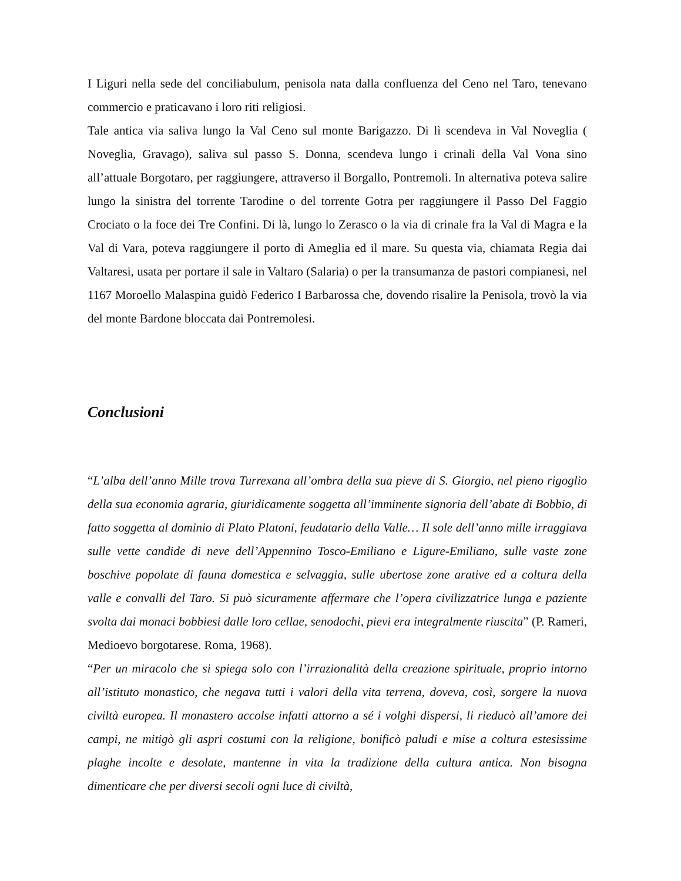I Liguri nella sede del conciliabulum, penisola nata dalla confluenza del Ceno nel Taro, tenevano commercio e praticavano i loro riti religiosi.
Tale antica via saliva lungo la Val Ceno sul monte Barigazzo. Di lì scendeva in Val Noveglia ( Noveglia, Gravago), saliva sul passo S. Donna, scendeva lungo i crinali della Val Vona sino all’attuale Borgotaro, per raggiungere, attraverso il Borgallo, Pontremoli. In alternativa poteva salire lungo la sinistra del torrente Tarodine o del torrente Gotra per raggiungere il Passo Del Faggio Crociato o la foce dei Tre Confini. Di là, lungo lo Zerasco o la via di crinale fra la Val di Magra e la Val di Vara, poteva raggiungere il porto di Ameglia ed il mare. Su questa via, chiamata Regia dai Valtaresi, usata per portare il sale in Valtaro (Salaria) o per la transumanza de pastori compianesi, nel 1167 Moroello Malaspina guidò Federico I Barbarossa che, dovendo risalire la Penisola, trovò la via del monte Bardone bloccata dai Pontremolesi.
Conclusioni
“L’alba dell’anno Mille trova Turrexana all’ombra della sua pieve di S. Giorgio, nel pieno rigoglio della sua economia agraria, giuridicamente soggetta all’imminente signoria dell’abate di Bobbio, di fatto soggetta al dominio di Plato Platoni, feudatario della Valle… Il sole dell’anno mille irraggiava sulle vette candide di neve dell’Appennino Tosco-Emiliano e Ligure-Emiliano, sulle vaste zone boschive popolate di fauna domestica e selvaggia, sulle ubertose zone arative ed a coltura della valle e convalli del Taro. Si può sicuramente affermare che l’opera civilizzatrice lunga e paziente svolta dai monaci bobbiesi dalle loro cellae, senodochi, pievi era integralmente riuscita” (P. Rameri, Medioevo borgotarese. Roma, 1968).
“Per un miracolo che si spiega solo con l’irrazionalità della creazione spirituale, proprio intorno all’istituto monastico, che negava tutti i valori della vita terrena, doveva, così, sorgere la nuova civiltà europea. Il monastero accolse infatti attorno a sé i volghi dispersi, li rieducò all’amore dei campi, ne mitigò gli aspri costumi con la religione, bonificò paludi e mise a coltura estesissime plaghe incolte e desolate, mantenne in vita la tradizione della cultura antica. Non bisogna dimenticare che per diversi secoli ogni luce di civiltà,